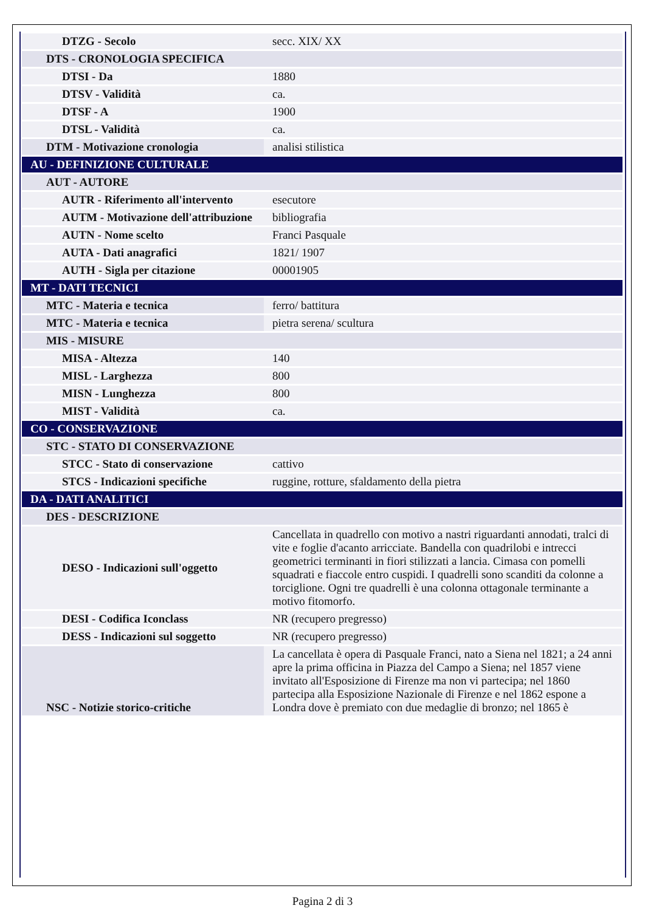| DTZG - Secolo | secc. XIX/ XX |
| DTS - CRONOLOGIA SPECIFICA | |
| DTSI - Da | 1880 |
| DTSV - Validità | ca. |
| DTSF - A | 1900 |
| DTSL - Validità | ca. |
| DTM - Motivazione cronologia | analisi stilistica |
| AU - DEFINIZIONE CULTURALE | |
| AUT - AUTORE | |
| AUTR - Riferimento all'intervento | esecutore |
| AUTM - Motivazione dell'attribuzione | bibliografia |
| AUTN - Nome scelto | Franci Pasquale |
| AUTA - Dati anagrafici | 1821/ 1907 |
| AUTH - Sigla per citazione | 00001905 |
| MT - DATI TECNICI | |
| MTC - Materia e tecnica | ferro/ battitura |
| MTC - Materia e tecnica | pietra serena/ scultura |
| MIS - MISURE | |
| MISA - Altezza | 140 |
| MISL - Larghezza | 800 |
| MISN - Lunghezza | 800 |
| MIST - Validità | ca. |
| CO - CONSERVAZIONE | |
| STC - STATO DI CONSERVAZIONE | |
| STCC - Stato di conservazione | cattivo |
| STCS - Indicazioni specifiche | ruggine, rotture, sfaldamento della pietra |
| DA - DATI ANALITICI | |
| DES - DESCRIZIONE | |
| DESO - Indicazioni sull'oggetto | Cancellata in quadrello con motivo a nastri riguardanti annodati, tralci di vite e foglie d'acanto arricciate. Bandella con quadrilobi e intrecci geometrici terminanti in fiori stilizzati a lancia. Cimasa con pomelli squadrati e fiaccole entro cuspidi. I quadrelli sono scanditi da colonne a torciglione. Ogni tre quadrelli è una colonna ottagonale terminante a motivo fitomorfo. |
| DESI - Codifica Iconclass | NR (recupero pregresso) |
| DESS - Indicazioni sul soggetto | NR (recupero pregresso) |
| NSC - Notizie storico-critiche | La cancellata è opera di Pasquale Franci, nato a Siena nel 1821; a 24 anni apre la prima officina in Piazza del Campo a Siena; nel 1857 viene invitato all'Esposizione di Firenze ma non vi partecipa; nel 1860 partecipa alla Esposizione Nazionale di Firenze e nel 1862 espone a Londra dove è premiato con due medaglie di bronzo; nel 1865 è |
Pagina 2 di 3